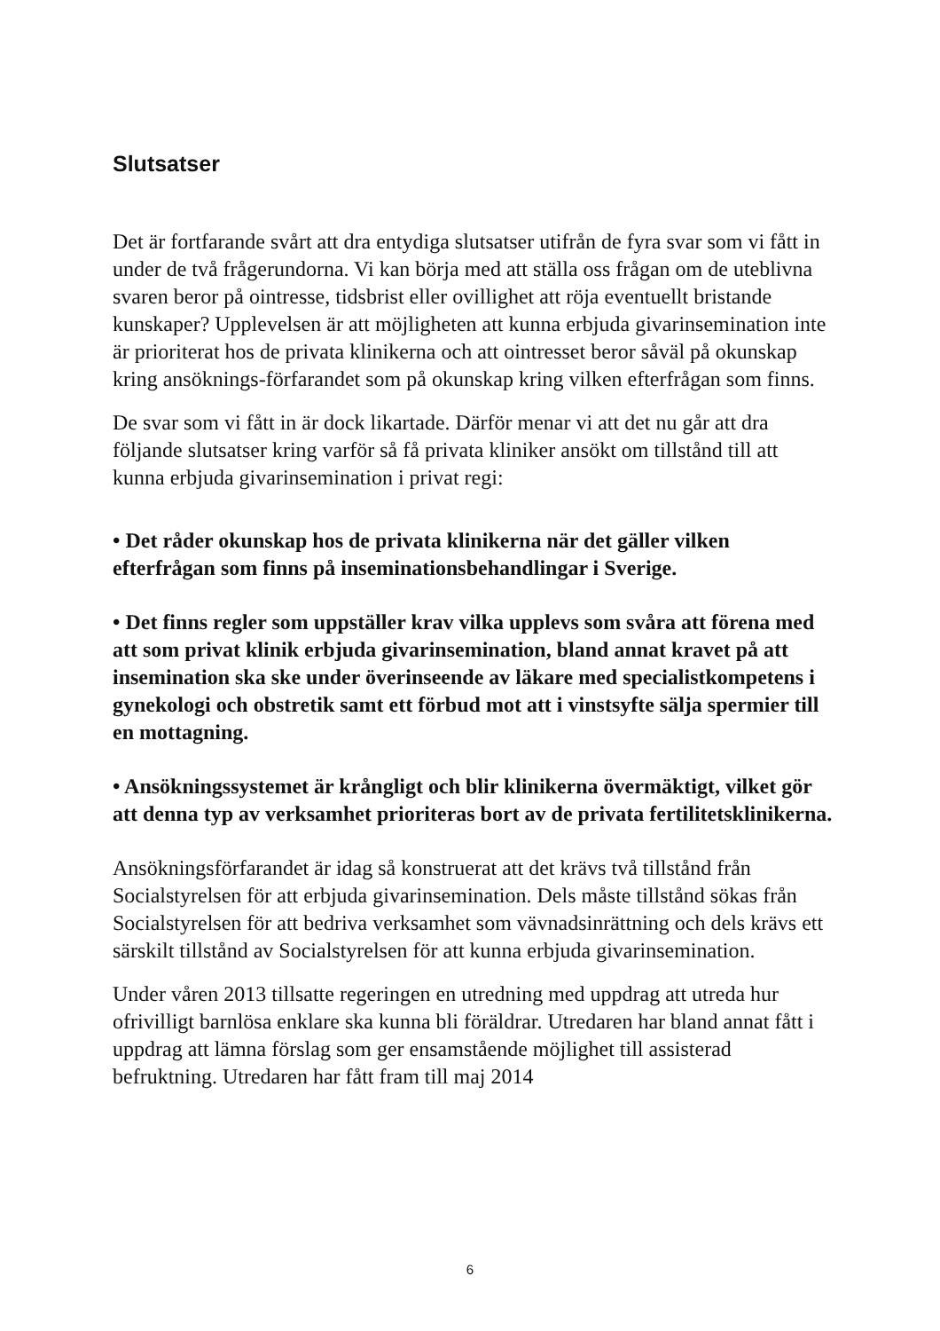Slutsatser
Det är fortfarande svårt att dra entydiga slutsatser utifrån de fyra svar som vi fått in under de två frågerundorna. Vi kan börja med att ställa oss frågan om de uteblivna svaren beror på ointresse, tidsbrist eller ovillighet att röja eventuellt bristande kunskaper? Upplevelsen är att möjligheten att kunna erbjuda givarinsemination inte är prioriterat hos de privata klinikerna och att ointresset beror såväl på okunskap kring ansöknings-förfarandet som på okunskap kring vilken efterfrågan som finns.
De svar som vi fått in är dock likartade. Därför menar vi att det nu går att dra följande slutsatser kring varför så få privata kliniker ansökt om tillstånd till att kunna erbjuda givarinsemination i privat regi:
• Det råder okunskap hos de privata klinikerna när det gäller vilken efterfrågan som finns på inseminationsbehandlingar i Sverige.
• Det finns regler som uppställer krav vilka upplevs som svåra att förena med att som privat klinik erbjuda givarinsemination, bland annat kravet på att insemination ska ske under överinseende av läkare med specialistkompetens i gynekologi och obstretik samt ett förbud mot att i vinstsyfte sälja spermier till en mottagning.
• Ansökningssystemet är krångligt och blir klinikerna övermäktigt, vilket gör att denna typ av verksamhet prioriteras bort av de privata fertilitetsklinikerna.
Ansökningsförfarandet är idag så konstruerat att det krävs två tillstånd från Socialstyrelsen för att erbjuda givarinsemination. Dels måste tillstånd sökas från Socialstyrelsen för att bedriva verksamhet som vävnadsinrättning och dels krävs ett särskilt tillstånd av Socialstyrelsen för att kunna erbjuda givarinsemination.
Under våren 2013 tillsatte regeringen en utredning med uppdrag att utreda hur ofrivilligt barnlösa enklare ska kunna bli föräldrar. Utredaren har bland annat fått i uppdrag att lämna förslag som ger ensamstående möjlighet till assisterad befruktning. Utredaren har fått fram till maj 2014
6